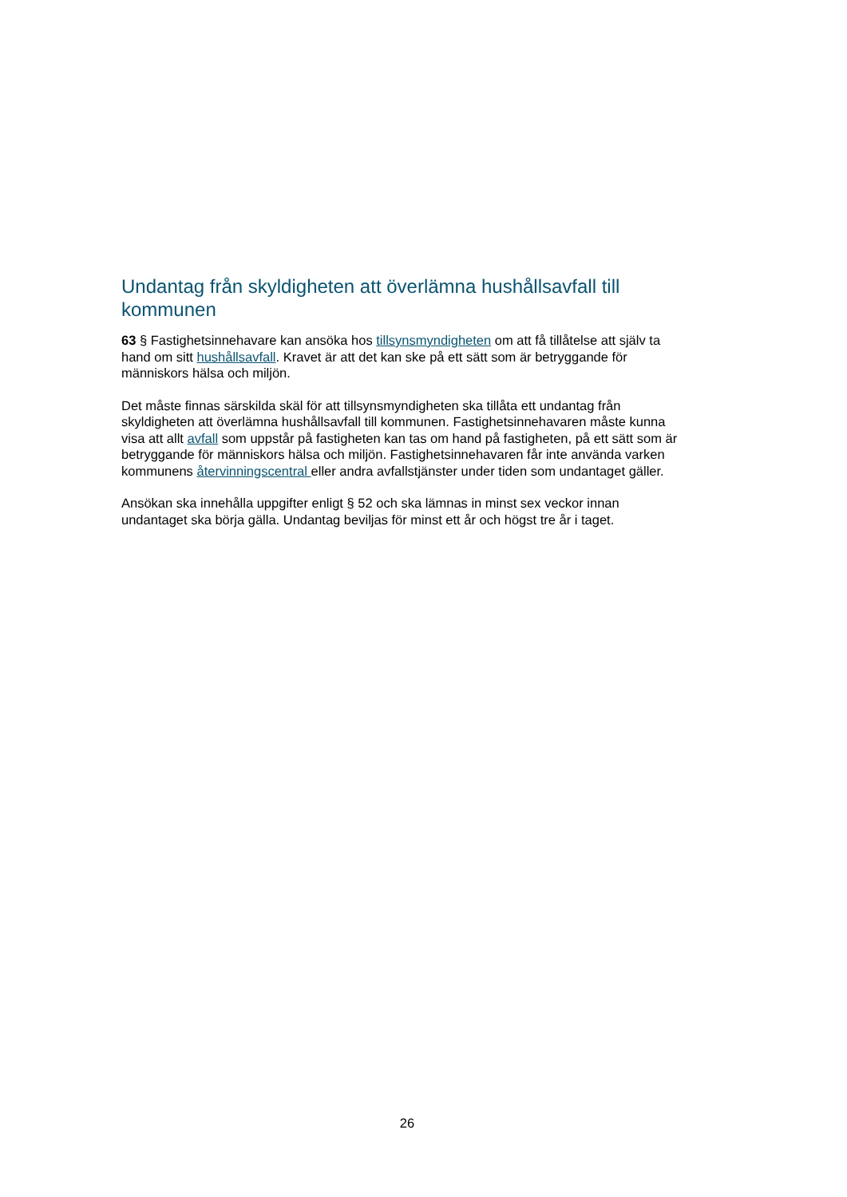Undantag från skyldigheten att överlämna hushållsavfall till kommunen
63 § Fastighetsinnehavare kan ansöka hos tillsynsmyndigheten om att få tillåtelse att själv ta hand om sitt hushållsavfall. Kravet är att det kan ske på ett sätt som är betryggande för människors hälsa och miljön.
Det måste finnas särskilda skäl för att tillsynsmyndigheten ska tillåta ett undantag från skyldigheten att överlämna hushållsavfall till kommunen. Fastighetsinnehavaren måste kunna visa att allt avfall som uppstår på fastigheten kan tas om hand på fastigheten, på ett sätt som är betryggande för människors hälsa och miljön. Fastighetsinnehavaren får inte använda varken kommunens återvinningscentral eller andra avfallstjänster under tiden som undantaget gäller.
Ansökan ska innehålla uppgifter enligt § 52 och ska lämnas in minst sex veckor innan undantaget ska börja gälla. Undantag beviljas för minst ett år och högst tre år i taget.
26